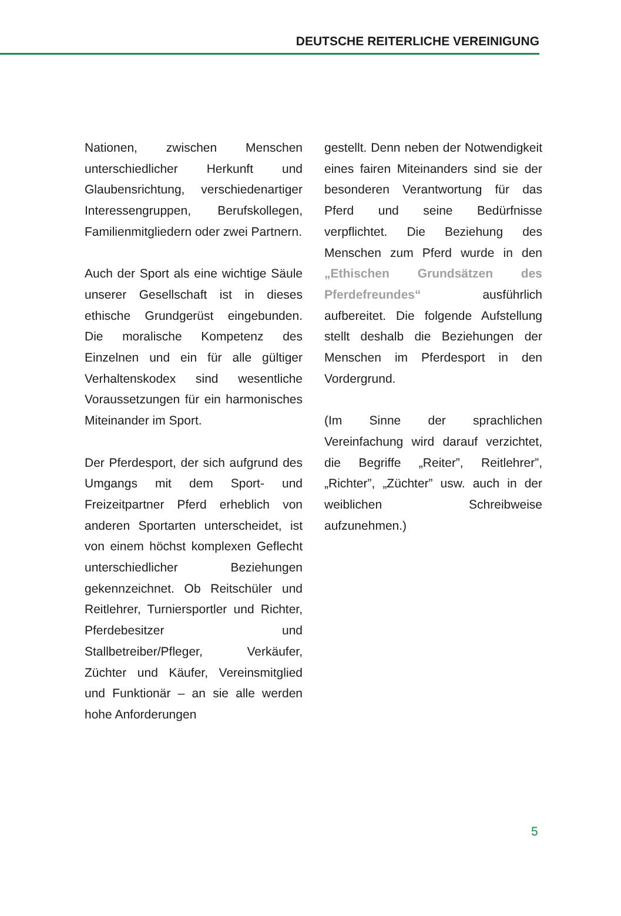DEUTSCHE REITERLICHE VEREINIGUNG
Nationen, zwischen Menschen unterschiedlicher Herkunft und Glaubensrichtung, verschiedenartiger Interessengruppen, Berufskollegen, Familienmitgliedern oder zwei Partnern.
Auch der Sport als eine wichtige Säule unserer Gesellschaft ist in dieses ethische Grundgerüst eingebunden. Die moralische Kompetenz des Einzelnen und ein für alle gültiger Verhaltenskodex sind wesentliche Voraussetzungen für ein harmonisches Miteinander im Sport.
Der Pferdesport, der sich aufgrund des Umgangs mit dem Sport- und Freizeitpartner Pferd erheblich von anderen Sportarten unterscheidet, ist von einem höchst komplexen Geflecht unterschiedlicher Beziehungen gekennzeichnet. Ob Reitschüler und Reitlehrer, Turniersportler und Richter, Pferdebesitzer und Stallbetreiber/Pfleger, Verkäufer, Züchter und Käufer, Vereinsmitglied und Funktionär – an sie alle werden hohe Anforderungen
gestellt. Denn neben der Notwendigkeit eines fairen Miteinanders sind sie der besonderen Verantwortung für das Pferd und seine Bedürfnisse verpflichtet. Die Beziehung des Menschen zum Pferd wurde in den „Ethischen Grundsätzen des Pferdefreundes“ ausführlich aufbereitet. Die folgende Aufstellung stellt deshalb die Beziehungen der Menschen im Pferdesport in den Vordergrund.
(Im Sinne der sprachlichen Vereinfachung wird darauf verzichtet, die Begriffe „Reiter”, Reitlehrer”, „Richter”, „Züchter” usw. auch in der weiblichen Schreibweise aufzunehmen.)
5